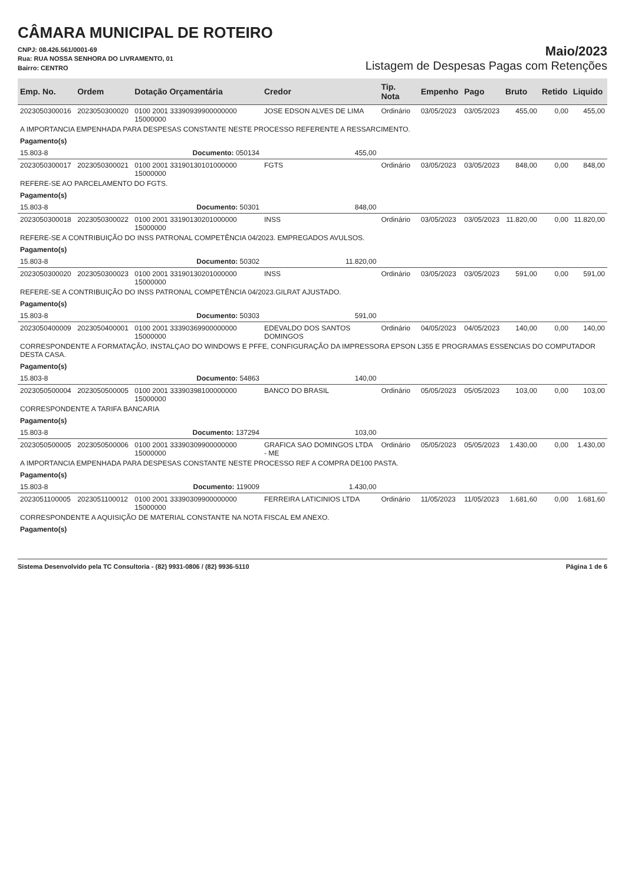CÂMARA MUNICIPAL DE ROTEIRO
CNPJ: 08.426.561/0001-69
Rua: RUA NOSSA SENHORA DO LIVRAMENTO, 01
Bairro: CENTRO
Maio/2023
Listagem de Despesas Pagas com Retenções
| Emp. No. | Ordem | Dotação Orçamentária | Credor | Tip. Nota | Empenho | Pago | Bruto | Retido | Liquido |
| --- | --- | --- | --- | --- | --- | --- | --- | --- | --- |
| 2023050300016 | 2023050300020 | 0100 2001 33390939900000000 15000000 | JOSE EDSON ALVES DE LIMA | Ordinário | 03/05/2023 | 03/05/2023 | 455,00 | 0,00 | 455,00 |
| A IMPORTANCIA EMPENHADA PARA DESPESAS CONSTANTE NESTE PROCESSO REFERENTE A RESSARCIMENTO. | | | | | | | | | |
| Pagamento(s) | | | | | | | | | |
| 15.803-8 | Documento: 050134 | | 455,00 | | | | | | |
| 2023050300017 | 2023050300021 | 0100 2001 33190130101000000 15000000 | FGTS | Ordinário | 03/05/2023 | 03/05/2023 | 848,00 | 0,00 | 848,00 |
| REFERE-SE AO PARCELAMENTO DO FGTS. | | | | | | | | | |
| Pagamento(s) | | | | | | | | | |
| 15.803-8 | Documento: 50301 | | 848,00 | | | | | | |
| 2023050300018 | 2023050300022 | 0100 2001 33190130201000000 15000000 | INSS | Ordinário | 03/05/2023 | 03/05/2023 | 11.820,00 | 0,00 | 11.820,00 |
| REFERE-SE A CONTRIBUIÇÃO DO INSS PATRONAL COMPETÊNCIA 04/2023. EMPREGADOS AVULSOS. | | | | | | | | | |
| Pagamento(s) | | | | | | | | | |
| 15.803-8 | Documento: 50302 | | 11.820,00 | | | | | | |
| 2023050300020 | 2023050300023 | 0100 2001 33190130201000000 15000000 | INSS | Ordinário | 03/05/2023 | 03/05/2023 | 591,00 | 0,00 | 591,00 |
| REFERE-SE A CONTRIBUIÇÃO DO INSS PATRONAL COMPETÊNCIA 04/2023.GILRAT AJUSTADO. | | | | | | | | | |
| Pagamento(s) | | | | | | | | | |
| 15.803-8 | Documento: 50303 | | 591,00 | | | | | | |
| 2023050400009 | 2023050400001 | 0100 2001 33390369900000000 15000000 | EDEVALDO DOS SANTOS DOMINGOS | Ordinário | 04/05/2023 | 04/05/2023 | 140,00 | 0,00 | 140,00 |
| CORRESPONDENTE A FORMATAÇÃO, INSTALÇAO DO WINDOWS E PFFE, CONFIGURAÇÃO DA IMPRESSORA EPSON L355 E PROGRAMAS ESSENCIAS DO COMPUTADOR DESTA CASA. | | | | | | | | | |
| Pagamento(s) | | | | | | | | | |
| 15.803-8 | Documento: 54863 | | 140,00 | | | | | | |
| 2023050500004 | 2023050500005 | 0100 2001 33390398100000000 15000000 | BANCO DO BRASIL | Ordinário | 05/05/2023 | 05/05/2023 | 103,00 | 0,00 | 103,00 |
| CORRESPONDENTE A TARIFA BANCARIA | | | | | | | | | |
| Pagamento(s) | | | | | | | | | |
| 15.803-8 | Documento: 137294 | | 103,00 | | | | | | |
| 2023050500005 | 2023050500006 | 0100 2001 33390309900000000 15000000 | GRAFICA SAO DOMINGOS LTDA - ME | Ordinário | 05/05/2023 | 05/05/2023 | 1.430,00 | 0,00 | 1.430,00 |
| A IMPORTANCIA EMPENHADA PARA DESPESAS CONSTANTE NESTE PROCESSO REF A COMPRA DE100 PASTA. | | | | | | | | | |
| Pagamento(s) | | | | | | | | | |
| 15.803-8 | Documento: 119009 | | 1.430,00 | | | | | | |
| 2023051100005 | 2023051100012 | 0100 2001 33390309900000000 15000000 | FERREIRA LATICINIOS LTDA | Ordinário | 11/05/2023 | 11/05/2023 | 1.681,60 | 0,00 | 1.681,60 |
| CORRESPONDENTE A AQUISIÇÃO DE MATERIAL CONSTANTE NA NOTA FISCAL EM ANEXO. | | | | | | | | | |
| Pagamento(s) | | | | | | | | | |
Sistema Desenvolvido pela TC Consultoria - (82) 9931-0806 / (82) 9936-5110 Página 1 de 6